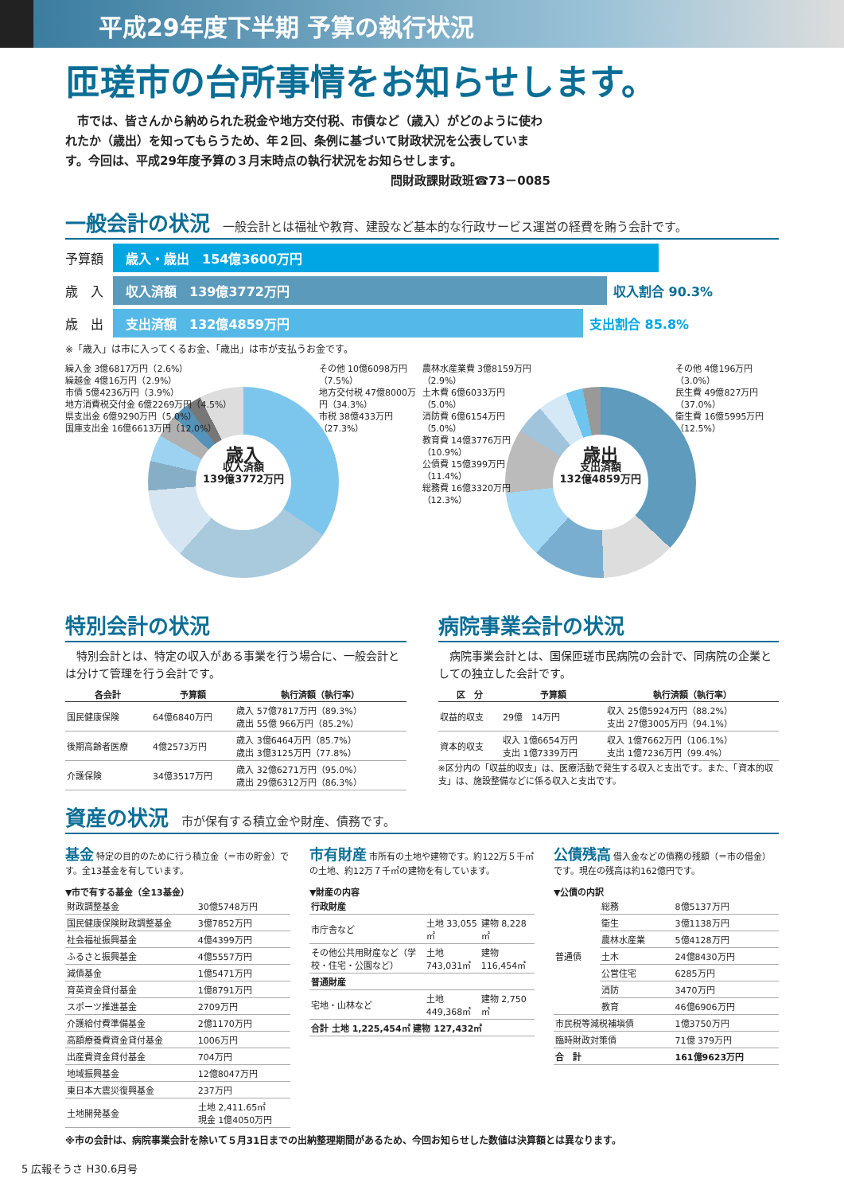平成29年度下半期 予算の執行状況
匝瑳市の台所事情をお知らせします。
　市では、皆さんから納められた税金や地方交付税、市債など（歳入）がどのように使われたか（歳出）を知ってもらうため、年２回、条例に基づいて財政状況を公表しています。今回は、平成29年度予算の３月末時点の執行状況をお知らせします。
問財政課財政班☎73－0085
一般会計の状況 一般会計とは福祉や教育、建設など基本的な行政サービス運営の経費を賄う会計です。
予算額 歳入・歳出　154億3600万円
歳　入 収入済額　139億3772万円 収入割合 90.3%
歳　出 支出済額　132億4859万円 支出割合 85.8%
※「歳入」は市に入ってくるお金、「歳出」は市が支払うお金です。
繰入金 3億6817万円（2.6%）
繰越金 4億16万円（2.9%）
市債 5億4236万円（3.9%）
地方消費税交付金 6億2269万円（4.5%）
県支出金 6億9290万円（5.0%）
国庫支出金 16億6613万円（12.0%）
その他 10億6098万円（7.5%）
地方交付税 47億8000万円（34.3%）
市税 38億433万円（27.3%）
歳入
収入済額
139億3772万円
農林水産業費 3億8159万円（2.9%）
土木費 6億6033万円（5.0%）
消防費 6億6154万円（5.0%）
教育費 14億3776万円（10.9%）
公債費 15億399万円（11.4%）
総務費 16億3320万円（12.3%）
その他 4億196万円（3.0%）
民生費 49億827万円（37.0%）
衛生費 16億5995万円（12.5%）
歳出
支出済額
132億4859万円
特別会計の状況
　特別会計とは、特定の収入がある事業を行う場合に、一般会計とは分けて管理を行う会計です。
| 各会計 | 予算額 | 執行済額（執行率） |
| --- | --- | --- |
| 国民健康保険 | 64億6840万円 | 歳入 57億7817万円（89.3%） 歳出 55億 966万円（85.2%） |
| 後期高齢者医療 | 4億2573万円 | 歳入 3億6464万円（85.7%） 歳出 3億3125万円（77.8%） |
| 介護保険 | 34億3517万円 | 歳入 32億6271万円（95.0%） 歳出 29億6312万円（86.3%） |
病院事業会計の状況
　病院事業会計とは、国保匝瑳市民病院の会計で、同病院の企業としての独立した会計です。
| 区 分 | 予算額 | 執行済額（執行率） |
| --- | --- | --- |
| 収益的収支 | 29億 14万円 | 収入 25億5924万円（88.2%） 支出 27億3005万円（94.1%） |
| 資本的収支 | 収入 1億6654万円 支出 1億7339万円 | 収入 1億7662万円（106.1%） 支出 1億7236万円（99.4%） |
※区分内の「収益的収支」は、医療活動で発生する収入と支出です。また、「資本的収支」は、施設整備などに係る収入と支出です。
資産の状況 市が保有する積立金や財産、債務です。
基金 特定の目的のために行う積立金（＝市の貯金）です。全13基金を有しています。
▼市で有する基金（全13基金）
| 財政調整基金 | 30億5748万円 |
| 国民健康保険財政調整基金 | 3億7852万円 |
| 社会福祉振興基金 | 4億4399万円 |
| ふるさと振興基金 | 4億5557万円 |
| 減債基金 | 1億5471万円 |
| 育英資金貸付基金 | 1億8791万円 |
| スポーツ推進基金 | 2709万円 |
| 介護給付費準備基金 | 2億1170万円 |
| 高額療養費資金貸付基金 | 1006万円 |
| 出産費資金貸付基金 | 704万円 |
| 地域振興基金 | 12億8047万円 |
| 東日本大震災復興基金 | 237万円 |
| 土地開発基金 | 土地 2,411.65㎡ 現金 1億4050万円 |
市有財産 市所有の土地や建物です。約122万５千㎡の土地、約12万７千㎡の建物を有しています。
▼財産の内容
| 行政財産 | | |
| 市庁舎など | 土地 33,055㎡ | 建物 8,228㎡ |
| その他公共用財産など（学校・住宅・公園など） | 土地 743,031㎡ | 建物 116,454㎡ |
| 普通財産 | | |
| 宅地・山林など | 土地 449,368㎡ | 建物 2,750㎡ |
| 合計 土地 1,225,454㎡ 建物 127,432㎡ | | |
公債残高 借入金などの債務の残額（＝市の借金）です。現在の残高は約162億円です。
▼公債の内訳
| 普通債 | 総務 | 8億5137万円 |
| | 衛生 | 3億1138万円 |
| | 農林水産業 | 5億4128万円 |
| | 土木 | 24億8430万円 |
| | 公営住宅 | 6285万円 |
| | 消防 | 3470万円 |
| | 教育 | 46億6906万円 |
| 市民税等減税補塡債 | | 1億3750万円 |
| 臨時財政対策債 | | 71億 379万円 |
| 合 計 | | 161億9623万円 |
※市の会計は、病院事業会計を除いて５月31日までの出納整理期間があるため、今回お知らせした数値は決算額とは異なります。
5 広報そうさ H30.6月号